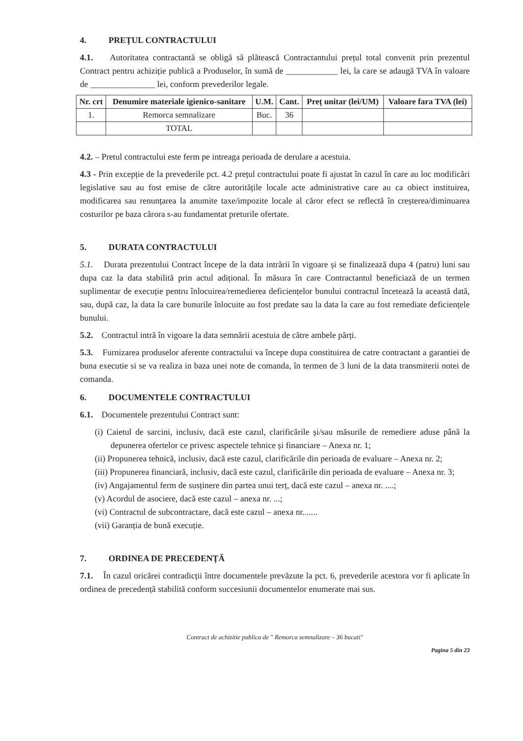4. PREȚUL CONTRACTULUI
4.1. Autoritatea contractantă se obligă să plătească Contractantului prețul total convenit prin prezentul Contract pentru achiziție publică a Produselor, în sumă de ____________ lei, la care se adaugă TVA în valoare de _______________ lei, conform prevederilor legale.
| Nr. crt | Denumire materiale igienico-sanitare | U.M. | Cant. | Preț unitar (lei/UM) | Valoare fara TVA (lei) |
| --- | --- | --- | --- | --- | --- |
| 1. | Remorca semnalizare | Buc. | 36 | | |
| | TOTAL | | | | |
4.2. – Pretul contractului este ferm pe intreaga perioada de derulare a acestuia.
4.3 - Prin excepție de la prevederile pct. 4.2 prețul contractului poate fi ajustat în cazul în care au loc modificări legislative sau au fost emise de către autoritățile locale acte administrative care au ca obiect instituirea, modificarea sau renunțarea la anumite taxe/impozite locale al căror efect se reflectă în creșterea/diminuarea costurilor pe baza cărora s-au fundamentat preturile ofertate.
5. DURATA CONTRACTULUI
5.1. Durata prezentului Contract începe de la data intrării în vigoare și se finalizează dupa 4 (patru) luni sau dupa caz la data stabilită prin actul adițional. În măsura în care Contractantul beneficiază de un termen suplimentar de execuție pentru înlocuirea/remedierea deficiențelor bunului contractul încetează la această dată, sau, după caz, la data la care bunurile înlocuite au fost predate sau la data la care au fost remediate deficiențele bunului.
5.2. Contractul intră în vigoare la data semnării acestuia de către ambele părți.
5.3. Furnizarea produselor aferente contractului va începe dupa constituirea de catre contractant a garantiei de buna executie si se va realiza in baza unei note de comanda, în termen de 3 luni de la data transmiterii notei de comanda.
6. DOCUMENTELE CONTRACTULUI
6.1. Documentele prezentului Contract sunt:
(i) Caietul de sarcini, inclusiv, dacă este cazul, clarificările și/sau măsurile de remediere aduse până la depunerea ofertelor ce privesc aspectele tehnice și financiare – Anexa nr. 1;
(ii) Propunerea tehnică, inclusiv, dacă este cazul, clarificările din perioada de evaluare – Anexa nr. 2;
(iii) Propunerea financiară, inclusiv, dacă este cazul, clarificările din perioada de evaluare – Anexa nr. 3;
(iv) Angajamentul ferm de susținere din partea unui terț, dacă este cazul – anexa nr. ....;
(v) Acordul de asociere, dacă este cazul – anexa nr. ...;
(vi) Contractul de subcontractare, dacă este cazul – anexa nr.......
(vii) Garanția de bună execuție.
7. ORDINEA DE PRECEDENȚĂ
7.1. În cazul oricărei contradicții între documentele prevăzute la pct. 6, prevederile acestora vor fi aplicate în ordinea de precedență stabilită conform succesiunii documentelor enumerate mai sus.
Contract de achizitie publica de " Remorca semnalizare – 36 bucati"
Pagina 5 din 23